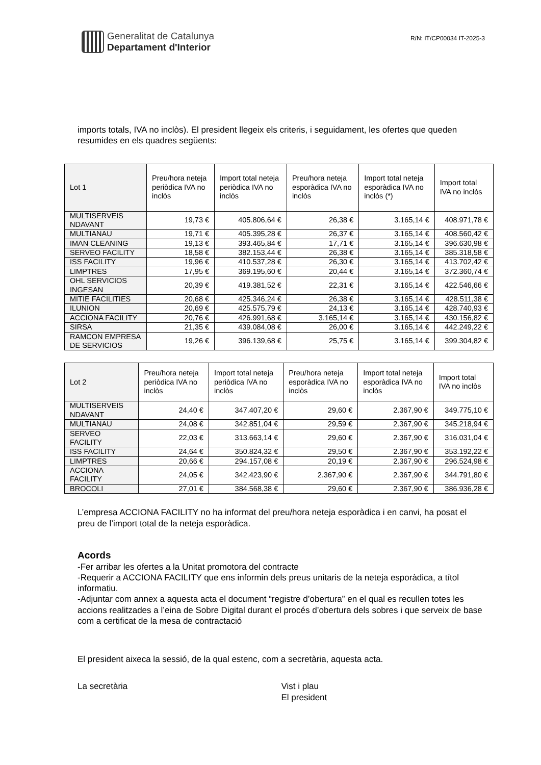Generalitat de Catalunya
Departament d'Interior
R/N: IT/CP00034 IT-2025-3
imports totals, IVA no inclòs). El president llegeix els criteris, i seguidament, les ofertes que queden resumides en els quadres següents:
| Lot 1 | Preu/hora neteja periòdica IVA no inclòs | Import total neteja periòdica IVA no inclòs | Preu/hora neteja esporàdica IVA no inclòs | Import total neteja esporàdica IVA no inclòs (*) | Import total IVA no inclòs |
| MULTISERVEIS NDAVANT | 19,73 € | 405.806,64 € | 26,38 € | 3.165,14 € | 408.971,78 € |
| MULTIANAU | 19,71 € | 405.395,28 € | 26,37 € | 3.165,14 € | 408.560,42 € |
| IMAN CLEANING | 19,13 € | 393.465,84 € | 17,71 € | 3.165,14 € | 396.630,98 € |
| SERVEO FACILITY | 18,58 € | 382.153,44 € | 26,38 € | 3.165,14 € | 385.318,58 € |
| ISS FACILITY | 19,96 € | 410.537,28 € | 26,30 € | 3.165,14 € | 413.702,42 € |
| LIMPTRES | 17,95 € | 369.195,60 € | 20,44 € | 3.165,14 € | 372.360,74 € |
| OHL SERVICIOS INGESAN | 20,39 € | 419.381,52 € | 22,31 € | 3.165,14 € | 422.546,66 € |
| MITIE FACILITIES | 20,68 € | 425.346,24 € | 26,38 € | 3.165,14 € | 428.511,38 € |
| ILUNION | 20,69 € | 425.575,79 € | 24,13 € | 3.165,14 € | 428.740,93 € |
| ACCIONA FACILITY | 20,76 € | 426.991,68 € | 3.165,14 € | 3.165,14 € | 430.156,82 € |
| SIRSA | 21,35 € | 439.084,08 € | 26,00 € | 3.165,14 € | 442.249,22 € |
| RAMCON EMPRESA DE SERVICIOS | 19,26 € | 396.139,68 € | 25,75 € | 3.165,14 € | 399.304,82 € |
| Lot 2 | Preu/hora neteja periòdica IVA no inclòs | Import total neteja periòdica IVA no inclòs | Preu/hora neteja esporàdica IVA no inclòs | Import total neteja esporàdica IVA no inclòs | Import total IVA no inclòs |
| MULTISERVEIS NDAVANT | 24,40 € | 347.407,20 € | 29,60 € | 2.367,90 € | 349.775,10 € |
| MULTIANAU | 24,08 € | 342.851,04 € | 29,59 € | 2.367,90 € | 345.218,94 € |
| SERVEO FACILITY | 22,03 € | 313.663,14 € | 29,60 € | 2.367,90 € | 316.031,04 € |
| ISS FACILITY | 24,64 € | 350.824,32 € | 29,50 € | 2.367,90 € | 353.192,22 € |
| LIMPTRES | 20,66 € | 294.157,08 € | 20,19 € | 2.367,90 € | 296.524,98 € |
| ACCIONA FACILITY | 24,05 € | 342.423,90 € | 2.367,90 € | 2.367,90 € | 344.791,80 € |
| BROCOLI | 27,01 € | 384.568,38 € | 29,60 € | 2.367,90 € | 386.936,28 € |
L’empresa ACCIONA FACILITY no ha informat del preu/hora neteja esporàdica i en canvi, ha posat el preu de l’import total de la neteja esporàdica.
Acords
-Fer arribar les ofertes a la Unitat promotora del contracte
-Requerir a ACCIONA FACILITY que ens informin dels preus unitaris de la neteja esporàdica, a títol informatiu.
-Adjuntar com annex a aquesta acta el document “registre d’obertura” en el qual es recullen totes les accions realitzades a l’eina de Sobre Digital durant el procés d’obertura dels sobres i que serveix de base com a certificat de la mesa de contractació
El president aixeca la sessió, de la qual estenc, com a secretària, aquesta acta.
La secretària Vist i plau
El president